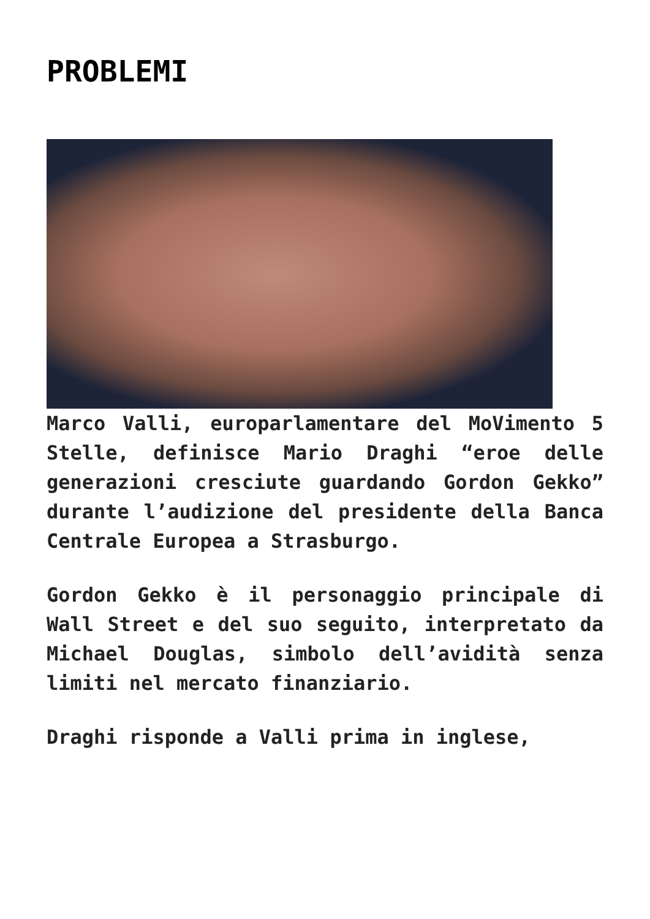PROBLEMI
Marco Valli, europarlamentare del MoVimento 5 Stelle, definisce Mario Draghi “eroe delle generazioni cresciute guardando Gordon Gekko” durante l’audizione del presidente della Banca Centrale Europea a Strasburgo.
Gordon Gekko è il personaggio principale di Wall Street e del suo seguito, interpretato da Michael Douglas, simbolo dell’avidità senza limiti nel mercato finanziario.
Draghi risponde a Valli prima in inglese,